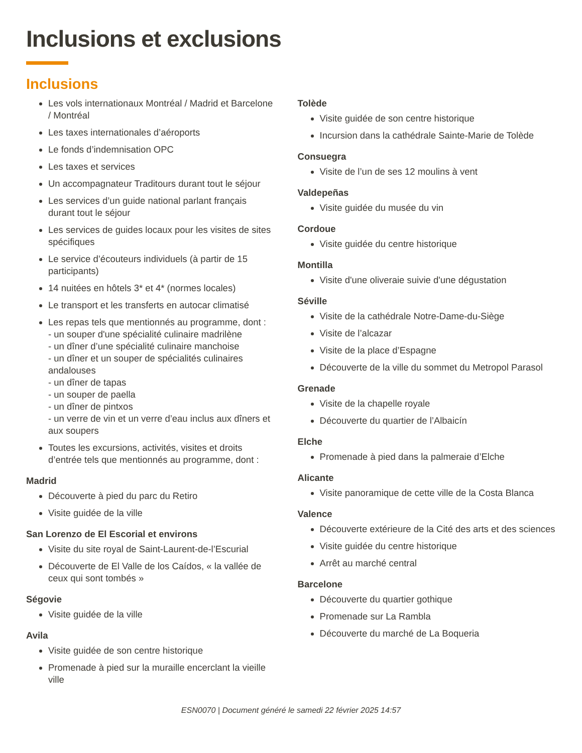Inclusions et exclusions
Inclusions
Les vols internationaux Montréal / Madrid et Barcelone / Montréal
Les taxes internationales d’aéroports
Le fonds d’indemnisation OPC
Les taxes et services
Un accompagnateur Traditours durant tout le séjour
Les services d’un guide national parlant français durant tout le séjour
Les services de guides locaux pour les visites de sites spécifiques
Le service d’écouteurs individuels (à partir de 15 participants)
14 nuitées en hôtels 3* et 4* (normes locales)
Le transport et les transferts en autocar climatisé
Les repas tels que mentionnés au programme, dont :
- un souper d'une spécialité culinaire madrilène
- un dîner d’une spécialité culinaire manchoise
- un dîner et un souper de spécialités culinaires andalouses
- un dîner de tapas
- un souper de paella
- un dîner de pintxos
- un verre de vin et un verre d’eau inclus aux dîners et aux soupers
Toutes les excursions, activités, visites et droits d’entrée tels que mentionnés au programme, dont :
Madrid
Découverte à pied du parc du Retiro
Visite guidée de la ville
San Lorenzo de El Escorial et environs
Visite du site royal de Saint-Laurent-de-l’Escurial
Découverte de El Valle de los Caídos, « la vallée de ceux qui sont tombés »
Ségovie
Visite guidée de la ville
Avila
Visite guidée de son centre historique
Promenade à pied sur la muraille encerclant la vieille ville
Tolède
Visite guidée de son centre historique
Incursion dans la cathédrale Sainte-Marie de Tolède
Consuegra
Visite de l’un de ses 12 moulins à vent
Valdepeñas
Visite guidée du musée du vin
Cordoue
Visite guidée du centre historique
Montilla
Visite d'une oliveraie suivie d'une dégustation
Séville
Visite de la cathédrale Notre-Dame-du-Siège
Visite de l’alcazar
Visite de la place d’Espagne
Découverte de la ville du sommet du Metropol Parasol
Grenade
Visite de la chapelle royale
Découverte du quartier de l’Albaicín
Elche
Promenade à pied dans la palmeraie d’Elche
Alicante
Visite panoramique de cette ville de la Costa Blanca
Valence
Découverte extérieure de la Cité des arts et des sciences
Visite guidée du centre historique
Arrêt au marché central
Barcelone
Découverte du quartier gothique
Promenade sur La Rambla
Découverte du marché de La Boqueria
ESN0070 | Document généré le samedi 22 février 2025 14:57